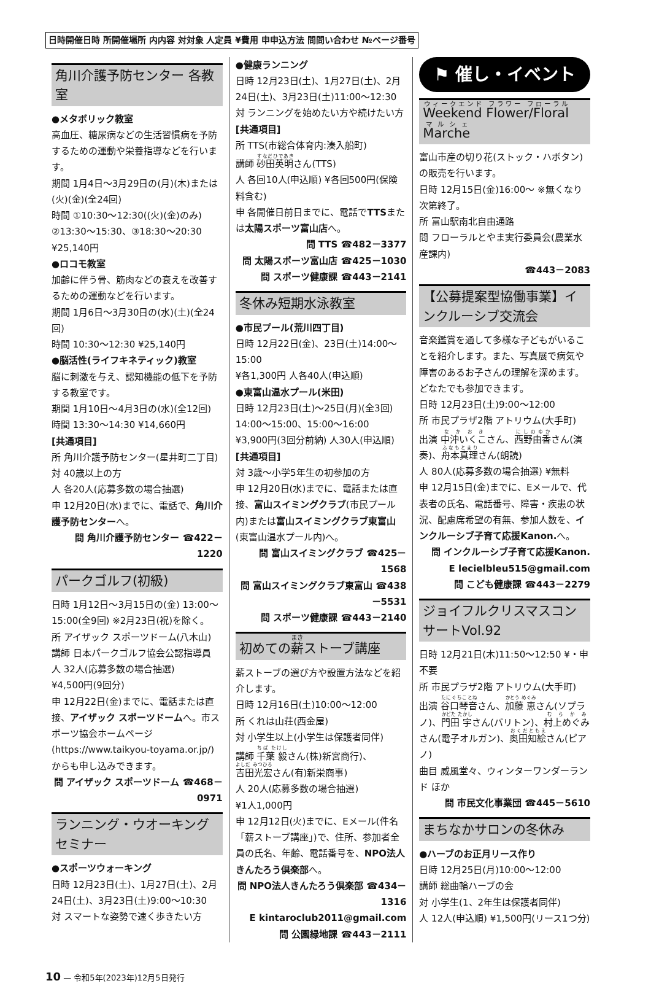日時開催日時 所開催場所 内内容 対対象 人定員 ¥費用 申申込方法 問問い合わせ №ページ番号
角川介護予防センター 各教室
●メタボリック教室
高血圧、糖尿病などの生活習慣病を予防するための運動や栄養指導などを行います。
期間 1月4日～3月29日の(月)(木)または(火)(金)(全24回)
時間 ①10:30～12:30((火)(金)のみ) ②13:30～15:30、③18:30～20:30
¥25,140円
●ロコモ教室
加齢に伴う骨、筋肉などの衰えを改善するための運動などを行います。
期間 1月6日～3月30日の(水)(土)(全24回)
時間 10:30～12:30 ¥25,140円
●脳活性(ライフキネティック)教室
脳に刺激を与え、認知機能の低下を予防する教室です。
期間 1月10日～4月3日の(水)(全12回)
時間 13:30～14:30 ¥14,660円
[共通項目]
所 角川介護予防センター(星井町二丁目)
対 40歳以上の方
人 各20人(応募多数の場合抽選)
申 12月20日(水)までに、電話で、角川介護予防センターへ。
問 角川介護予防センター ☎422－1220
パークゴルフ(初級)
日時 1月12日～3月15日の(金) 13:00～15:00(全9回) ※2月23日(祝)を除く。
所 アイザック スポーツドーム(八木山)
講師 日本パークゴルフ協会公認指導員
人 32人(応募多数の場合抽選)
¥4,500円(9回分)
申 12月22日(金)までに、電話または直接、アイザック スポーツドームへ。市スポーツ協会ホームページ(https://www.taikyou-toyama.or.jp/)からも申し込みできます。
問 アイザック スポーツドーム ☎468－0971
ランニング・ウオーキングセミナー
●スポーツウォーキング
日時 12月23日(土)、1月27日(土)、2月24日(土)、3月23日(土)9:00～10:30
対 スマートな姿勢で速く歩きたい方
●健康ランニング
日時 12月23日(土)、1月27日(土)、2月24日(土)、3月23日(土)11:00～12:30
対 ランニングを始めたい方や続けたい方
[共通項目]
所 TTS(市総合体育内:湊入船町)
講師 砂田英明さん(TTS)
人 各回10人(申込順) ¥各回500円(保険料含む)
申 各開催日前日までに、電話でTTSまたは太陽スポーツ富山店へ。
問 TTS ☎482－3377
問 太陽スポーツ富山店 ☎425－1030
問 スポーツ健康課 ☎443－2141
冬休み短期水泳教室
●市民プール(荒川四丁目)
日時 12月22日(金)、23日(土)14:00～15:00
¥各1,300円 人各40人(申込順)
●東富山温水プール(米田)
日時 12月23日(土)～25日(月)(全3回) 14:00～15:00、15:00～16:00
¥3,900円(3回分前納) 人30人(申込順)
[共通項目]
対 3歳～小学5年生の初参加の方
申 12月20日(水)までに、電話または直接、富山スイミングクラブ(市民プール内)または富山スイミングクラブ東富山(東富山温水プール内)へ。
問 富山スイミングクラブ ☎425－1568
問 富山スイミングクラブ東富山 ☎438－5531
問 スポーツ健康課 ☎443－2140
初めての薪ストーブ講座
薪ストーブの選び方や設置方法などを紹介します。
日時 12月16日(土)10:00～12:00
所 くれは山荘(西金屋)
対 小学生以上(小学生は保護者同伴)
講師 千葉 毅さん(株)新宮商行)、吉田光宏さん(有)新栄商事)
人 20人(応募多数の場合抽選)
¥1人1,000円
申 12月12日(火)までに、Eメール(件名「薪ストーブ講座」)で、住所、参加者全員の氏名、年齢、電話番号を、NPO法人きんたろう倶楽部へ。
問 NPO法人きんたろう倶楽部 ☎434－1316
E kintaroclub2011@gmail.com
問 公園緑地課 ☎443－2111
⚑ 催し・イベント
Weekend Flower/Floral Marche
富山市産の切り花(ストック・ハボタン)の販売を行います。
日時 12月15日(金)16:00～ ※無くなり次第終了。
所 富山駅南北自由通路
問 フローラルとやま実行委員会(農業水産課内)
☎443－2083
【公募提案型協働事業】インクルーシブ交流会
音楽鑑賞を通して多様な子どもがいることを紹介します。また、写真展で病気や障害のあるお子さんの理解を深めます。どなたでも参加できます。
日時 12月23日(土)9:00～12:00
所 市民プラザ2階 アトリウム(大手町)
出演 中沖いくこさん、西野由香さん(演奏)、舟本真理さん(朗読)
人 80人(応募多数の場合抽選) ¥無料
申 12月15日(金)までに、Eメールで、代表者の氏名、電話番号、障害・疾患の状況、配慮席希望の有無、参加人数を、インクルーシブ子育て応援Kanon. へ。
問 インクルーシブ子育て応援Kanon.
E lecielbleu515@gmail.com
問 こども健康課 ☎443－2279
ジョイフルクリスマスコンサートVol.92
日時 12月21日(木)11:50～12:50 ¥・申不要
所 市民プラザ2階 アトリウム(大手町)
出演 谷口琴音さん、加藤 恵さん(ソプラノ)、門田 宇さん(バリトン)、村上めぐみさん(電子オルガン)、奥田知絵さん(ピアノ)
曲目 威風堂々、ウィンターワンダーランド ほか
問 市民文化事業団 ☎445－5610
まちなかサロンの冬休み
●ハーブのお正月リース作り
日時 12月25日(月)10:00～12:00
講師 総曲輪ハーブの会
対 小学生(1、2年生は保護者同伴)
人 12人(申込順) ¥1,500円(リース1つ分)
10 — 令和5年(2023年)12月5日発行